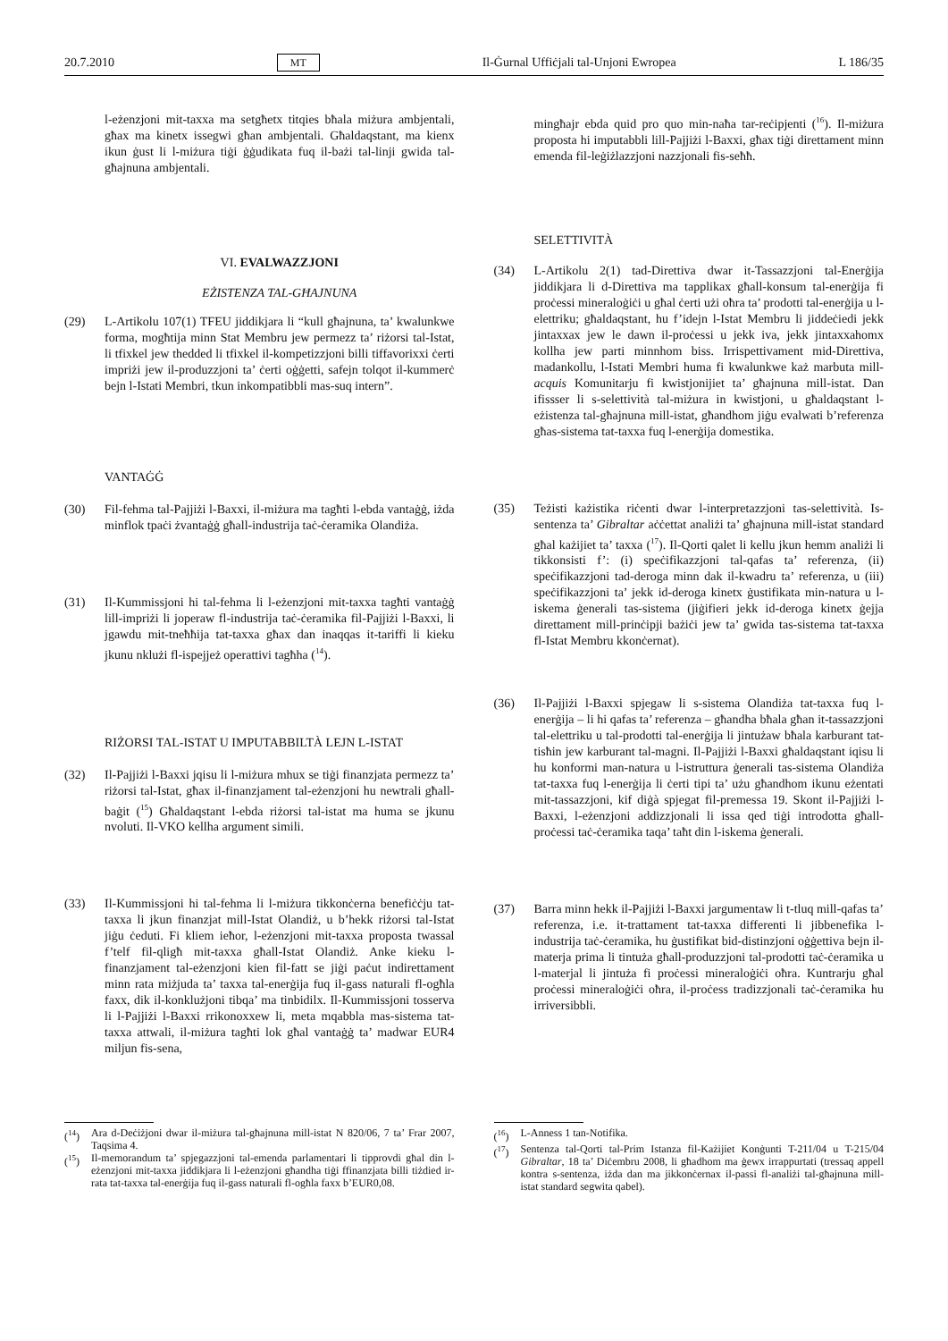20.7.2010 MT Il-Ġurnal Uffiċjali tal-Unjoni Ewropea L 186/35
l-eżenzjoni mit-taxxa ma setgħetx titqies bħala miżura ambjentali, għax ma kinetx issegwi għan ambjentali. Għaldaqstant, ma kienx ikun ġust li l-miżura tiġi ġġudikata fuq il-bażi tal-linji gwida tal-għajnuna ambjentali.
VI. EVALWAZZJONI
EŻISTENZA TAL-GĦAJNUNA
(29) L-Artikolu 107(1) TFEU jiddikjara li “kull għajnuna, ta’ kwalunkwe forma, mogħtija minn Stat Membru jew permezz ta’ riżorsi tal-Istat, li tfixkel jew thedded li tfixkel il-kompetizzjoni billi tiffavorixxi ċerti impriżi jew il-produzzjoni ta’ ċerti oġġetti, safejn tolqot il-kummerċ bejn l-Istati Membri, tkun inkompatibbli mas-suq intern”.
VANTAĠĠ
(30) Fil-fehma tal-Pajjiżi l-Baxxi, il-miżura ma tagħti l-ebda vantaġġ, iżda minflok tpaċi żvantaġġ għall-industrija taċ-ċeramika Olandiża.
(31) Il-Kummissjoni hi tal-fehma li l-eżenzjoni mit-taxxa tagħti vantaġġ lill-impriżi li joperaw fl-industrija taċ-ċeramika fil-Pajjiżi l-Baxxi, li jgawdu mit-tneħħija tat-taxxa għax dan inaqqas it-tariffi li kieku jkunu nklużi fl-ispejjeż operattivi tagħha (<sup>14</sup>).
RIŻORSI TAL-ISTAT U IMPUTABBILTÀ LEJN L-ISTAT
(32) Il-Pajjiżi l-Baxxi jqisu li l-miżura mhux se tiġi finanzjata permezz ta’ riżorsi tal-Istat, għax il-finanzjament tal-eżenzjoni hu newtrali għall-baġit (<sup>15</sup>) Għaldaqstant l-ebda riżorsi tal-istat ma huma se jkunu nvoluti. Il-VKO kellha argument simili.
(33) Il-Kummissjoni hi tal-fehma li l-miżura tikkonċerna benefiċċju tat-taxxa li jkun finanzjat mill-Istat Olandiż, u b’hekk riżorsi tal-Istat jiġu ċeduti. Fi kliem ieħor, l-eżenzjoni mit-taxxa proposta twassal f’telf fil-qligħ mit-taxxa għall-Istat Olandiż. Anke kieku l-finanzjament tal-eżenzjoni kien fil-fatt se jiġi paċut indirettament minn rata miżjuda ta’ taxxa tal-enerġija fuq il-gass naturali fl-ogħla faxx, dik il-konklużjoni tibqa’ ma tinbidilx. Il-Kummissjoni tosserva li l-Pajjiżi l-Baxxi rrikonoxxew li, meta mqabbla mas-sistema tat-taxxa attwali, il-miżura tagħti lok għal vantaġġ ta’ madwar EUR4 miljun fis-sena,
(<sup>14</sup>) Ara d-Deċiżjoni dwar il-miżura tal-għajnuna mill-istat N 820/06, 7 ta’ Frar 2007, Taqsima 4.
(<sup>15</sup>) Il-memorandum ta’ spjegazzjoni tal-emenda parlamentari li tipprovdi għal din l-eżenzjoni mit-taxxa jiddikjara li l-eżenzjoni għandha tiġi ffinanzjata billi tiżdied ir-rata tat-taxxa tal-enerġija fuq il-gass naturali fl-ogħla faxx b’EUR0,08.
mingħajr ebda quid pro quo min-naħa tar-reċipjenti (<sup>16</sup>). Il-miżura proposta hi imputabbli lill-Pajjiżi l-Baxxi, għax tiġi direttament minn emenda fil-leġiżlazzjoni nazzjonali fis-seħħ.
SELETTIVITÀ
(34) L-Artikolu 2(1) tad-Direttiva dwar it-Tassazzjoni tal-Enerġija jiddikjara li d-Direttiva ma tapplikax għall-konsum tal-enerġija fi proċessi mineraloġiċi u għal ċerti użi oħra ta’ prodotti tal-enerġija u l-elettriku; għaldaqstant, hu f’idejn l-Istat Membru li jiddeċiedi jekk jintaxxax jew le dawn il-proċessi u jekk iva, jekk jintaxxahomx kollha jew parti minnhom biss. Irrispettivament mid-Direttiva, madankollu, l-Istati Membri huma fi kwalunkwe każ marbuta mill-acquis Komunitarju fi kwistjonijiet ta’ għajnuna mill-istat. Dan ifissser li s-selettività tal-miżura in kwistjoni, u għaldaqstant l-eżistenza tal-għajnuna mill-istat, għandhom jiġu evalwati b’referenza għas-sistema tat-taxxa fuq l-enerġija domestika.
(35) Teżisti każistika riċenti dwar l-interpretazzjoni tas-selettività. Is-sentenza ta’ Gibraltar aċċettat analiżi ta’ għajnuna mill-istat standard għal każijiet ta’ taxxa (<sup>17</sup>). Il-Qorti qalet li kellu jkun hemm analiżi li tikkonsisti f’: (i) speċifikazzjoni tal-qafas ta’ referenza, (ii) speċifikazzjoni tad-deroga minn dak il-kwadru ta’ referenza, u (iii) speċifikazzjoni ta’ jekk id-deroga kinetx ġustifikata min-natura u l-iskema ġenerali tas-sistema (jiġifieri jekk id-deroga kinetx ġejja direttament mill-prinċipji bażiċi jew ta’ gwida tas-sistema tat-taxxa fl-Istat Membru kkonċernat).
(36) Il-Pajjiżi l-Baxxi spjegaw li s-sistema Olandiża tat-taxxa fuq l-enerġija – li hi qafas ta’ referenza – għandha bħala għan it-tassazzjoni tal-elettriku u tal-prodotti tal-enerġija li jintużaw bħala karburant tat-tisħin jew karburant tal-magni. Il-Pajjiżi l-Baxxi għaldaqstant iqisu li hu konformi man-natura u l-istruttura ġenerali tas-sistema Olandiża tat-taxxa fuq l-enerġija li ċerti tipi ta’ użu għandhom ikunu eżentati mit-tassazzjoni, kif diġà spjegat fil-premessa 19. Skont il-Pajjiżi l-Baxxi, l-eżenzjoni addizzjonali li issa qed tiġi introdotta għall-proċessi taċ-ċeramika taqa’ taħt din l-iskema ġenerali.
(37) Barra minn hekk il-Pajjiżi l-Baxxi jargumentaw li t-tluq mill-qafas ta’ referenza, i.e. it-trattament tat-taxxa differenti li jibbenefika l-industrija taċ-ċeramika, hu ġustifikat bid-distinzjoni oġġettiva bejn il-materja prima li tintuża għall-produzzjoni tal-prodotti taċ-ċeramika u l-materjal li jintuża fi proċessi mineraloġiċi oħra. Kuntrarju għal proċessi mineraloġiċi oħra, il-proċess tradizzjonali taċ-ċeramika hu irriversibbli.
(<sup>16</sup>) L-Anness 1 tan-Notifika.
(<sup>17</sup>) Sentenza tal-Qorti tal-Prim Istanza fil-Każijiet Konġunti T-211/04 u T-215/04 Gibraltar, 18 ta’ Diċembru 2008, li għadhom ma ġewx irrappurtati (tressaq appell kontra s-sentenza, iżda dan ma jikkonċernax il-passi fl-analiżi tal-għajnuna mill-istat standard segwita qabel).